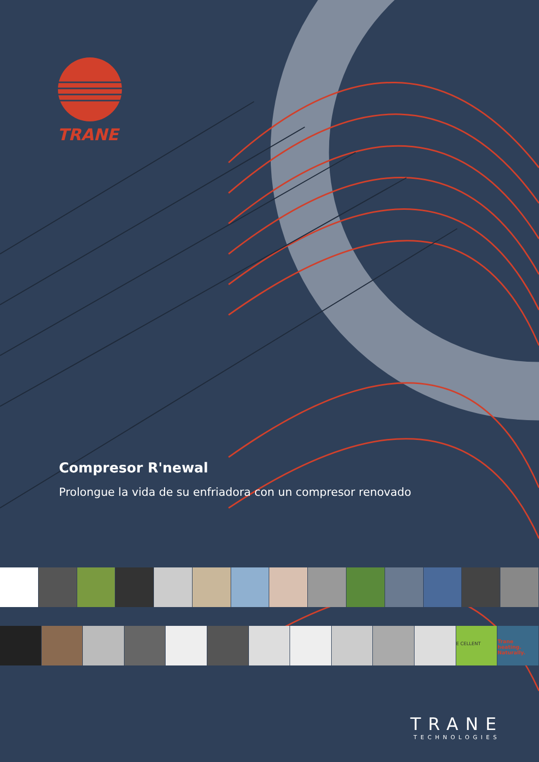TRANE
Compresor R'newal
Prolongue la vida de su enfriadora con un compresor renovado
E CELLENT
Trane heating. Naturally.
TRANE
TECHNOLOGIES